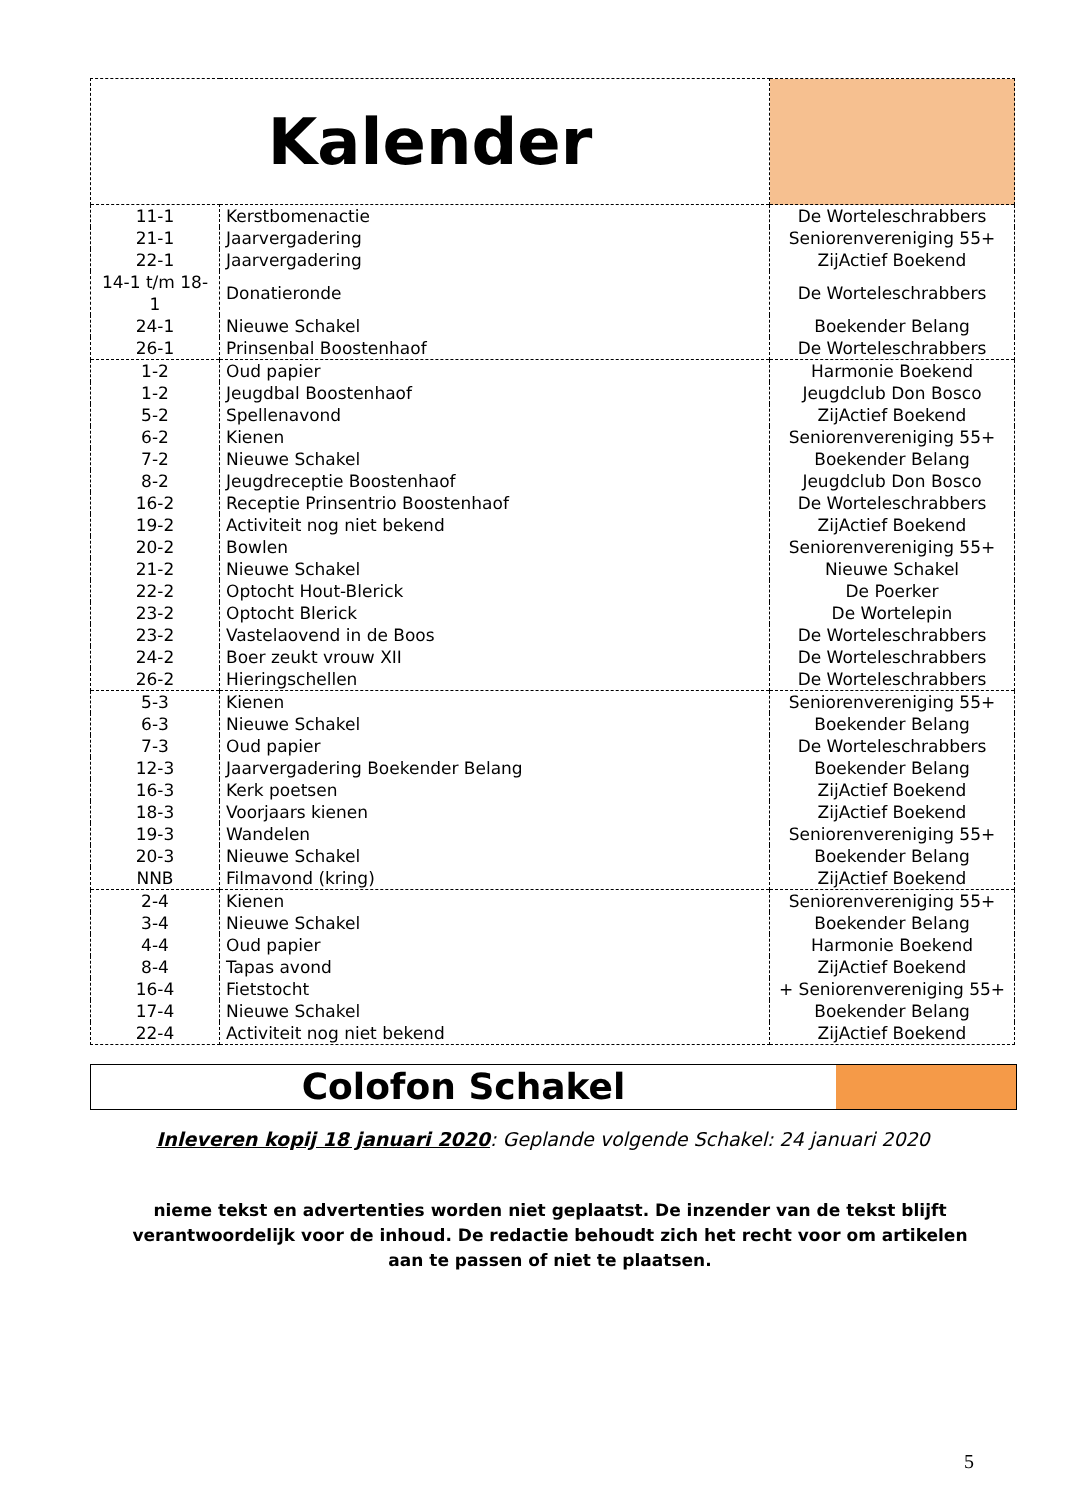| Kalender | | |
| 11-1 | Kerstbomenactie | De Worteleschrabbers |
| 21-1 | Jaarvergadering | Seniorenvereniging 55+ |
| 22-1 | Jaarvergadering | ZijActief Boekend |
| 14-1 t/m 18-1 | Donatieronde | De Worteleschrabbers |
| 24-1 | Nieuwe Schakel | Boekender Belang |
| 26-1 | Prinsenbal Boostenhaof | De Worteleschrabbers |
| 1-2 | Oud papier | Harmonie Boekend |
| 1-2 | Jeugdbal Boostenhaof | Jeugdclub Don Bosco |
| 5-2 | Spellenavond | ZijActief Boekend |
| 6-2 | Kienen | Seniorenvereniging 55+ |
| 7-2 | Nieuwe Schakel | Boekender Belang |
| 8-2 | Jeugdreceptie Boostenhaof | Jeugdclub Don Bosco |
| 16-2 | Receptie Prinsentrio Boostenhaof | De Worteleschrabbers |
| 19-2 | Activiteit nog niet bekend | ZijActief Boekend |
| 20-2 | Bowlen | Seniorenvereniging 55+ |
| 21-2 | Nieuwe Schakel | Nieuwe Schakel |
| 22-2 | Optocht Hout-Blerick | De Poerker |
| 23-2 | Optocht Blerick | De Wortelepin |
| 23-2 | Vastelaovend in de Boos | De Worteleschrabbers |
| 24-2 | Boer zeukt vrouw XII | De Worteleschrabbers |
| 26-2 | Hieringschellen | De Worteleschrabbers |
| 5-3 | Kienen | Seniorenvereniging 55+ |
| 6-3 | Nieuwe Schakel | Boekender Belang |
| 7-3 | Oud papier | De Worteleschrabbers |
| 12-3 | Jaarvergadering Boekender Belang | Boekender Belang |
| 16-3 | Kerk poetsen | ZijActief Boekend |
| 18-3 | Voorjaars kienen | ZijActief Boekend |
| 19-3 | Wandelen | Seniorenvereniging 55+ |
| 20-3 | Nieuwe Schakel | Boekender Belang |
| NNB | Filmavond (kring) | ZijActief Boekend |
| 2-4 | Kienen | Seniorenvereniging 55+ |
| 3-4 | Nieuwe Schakel | Boekender Belang |
| 4-4 | Oud papier | Harmonie Boekend |
| 8-4 | Tapas avond | ZijActief Boekend |
| 16-4 | Fietstocht | + Seniorenvereniging 55+ |
| 17-4 | Nieuwe Schakel | Boekender Belang |
| 22-4 | Activiteit nog niet bekend | ZijActief Boekend |
Colofon Schakel
Inleveren kopij 18 januari 2020: Geplande volgende Schakel: 24 januari 2020
nieme tekst en advertenties worden niet geplaatst. De inzender van de tekst blijft verantwoordelijk voor de inhoud. De redactie behoudt zich het recht voor om artikelen aan te passen of niet te plaatsen.
5